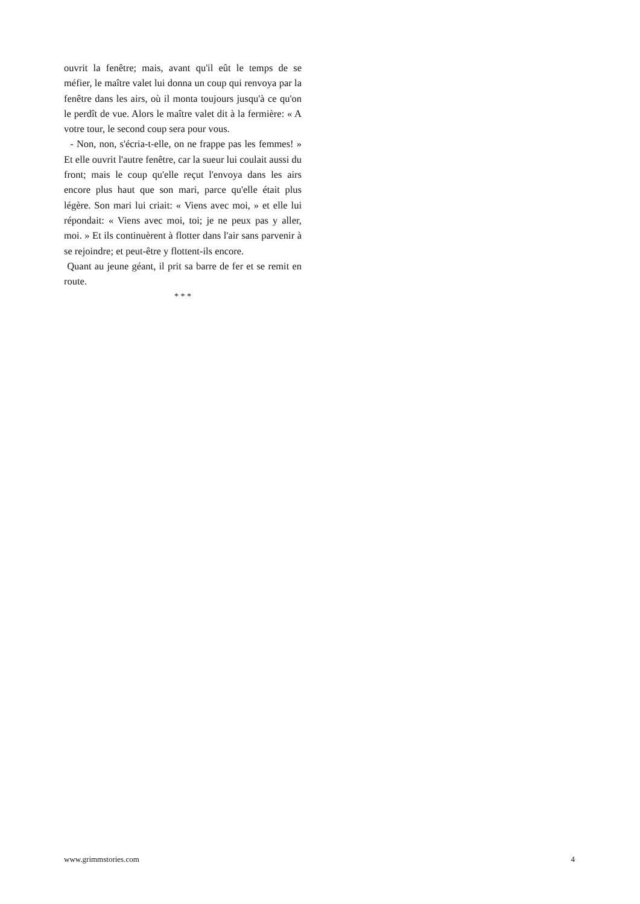ouvrit la fenêtre; mais, avant qu'il eût le temps de se méfier, le maître valet lui donna un coup qui renvoya par la fenêtre dans les airs, où il monta toujours jusqu'à ce qu'on le perdît de vue. Alors le maître valet dit à la fermière: « A votre tour, le second coup sera pour vous.
- Non, non, s'écria-t-elle, on ne frappe pas les femmes! » Et elle ouvrit l'autre fenêtre, car la sueur lui coulait aussi du front; mais le coup qu'elle reçut l'envoya dans les airs encore plus haut que son mari, parce qu'elle était plus légère. Son mari lui criait: « Viens avec moi, » et elle lui répondait: « Viens avec moi, toi; je ne peux pas y aller, moi. » Et ils continuèrent à flotter dans l'air sans parvenir à se rejoindre; et peut-être y flottent-ils encore.
Quant au jeune géant, il prit sa barre de fer et se remit en route.
* * *
www.grimmstories.com 4